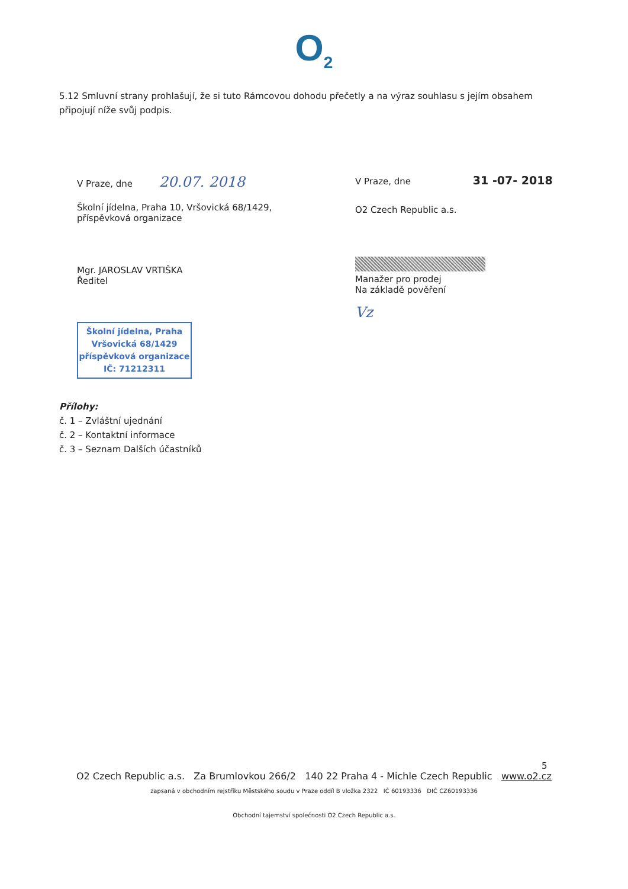O<sub>2</sub>
5.12 Smluvní strany prohlašují, že si tuto Rámcovou dohodu přečetly a na výraz souhlasu s jejím obsahem připojují níže svůj podpis.
V Praze, dne 20.07. 2018
Školní jídelna, Praha 10, Vršovická 68/1429,
příspěvková organizace
Mgr. JAROSLAV VRTIŠKA
Ředitel
Školní jídelna, Praha
Vršovická 68/1429
příspěvková organizace
IČ: 71212311
V Praze, dne 31 -07- 2018
O2 Czech Republic a.s.
Manažer pro prodej
Na základě pověření
Vz
Přílohy:
č. 1 – Zvláštní ujednání
č. 2 – Kontaktní informace
č. 3 – Seznam Dalších účastníků
5
O2 Czech Republic a.s. Za Brumlovkou 266/2 140 22 Praha 4 - Michle Czech Republic www.o2.cz
zapsaná v obchodním rejstříku Městského soudu v Praze oddíl B vložka 2322 IČ 60193336 DIČ CZ60193336
Obchodní tajemství společnosti O2 Czech Republic a.s.